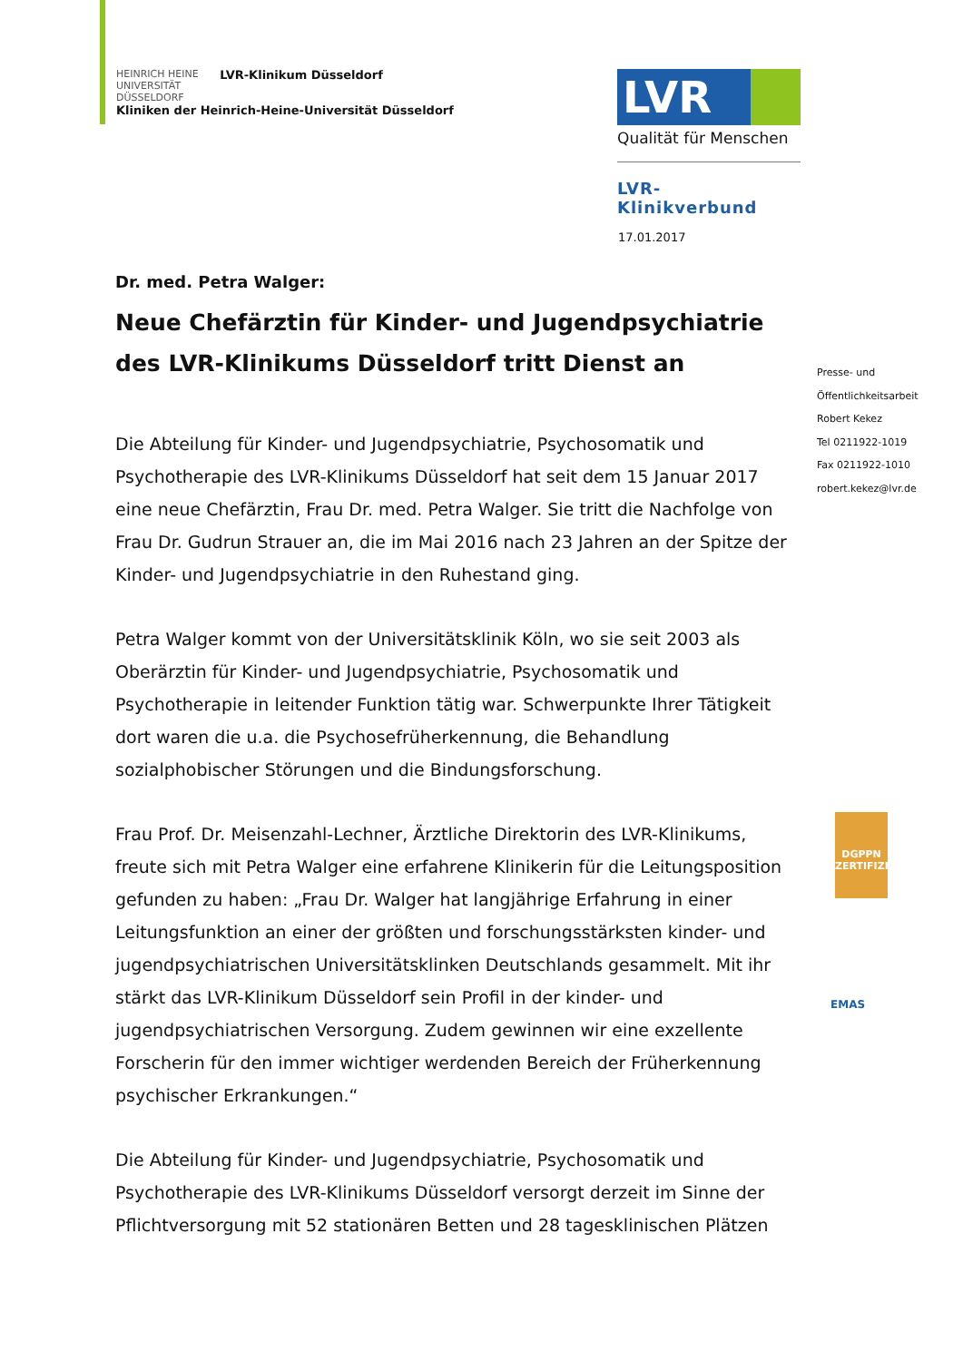HEINRICH HEINE
UNIVERSITÄT DÜSSELDORF
LVR-Klinikum Düsseldorf
Kliniken der Heinrich-Heine-Universität Düsseldorf
LVR
Qualität für Menschen
LVR-Klinikverbund
17.01.2017
Dr. med. Petra Walger:
Neue Chefärztin für Kinder- und Jugendpsychiatrie des LVR-Klinikums Düsseldorf tritt Dienst an
Die Abteilung für Kinder- und Jugendpsychiatrie, Psychosomatik und Psychotherapie des LVR-Klinikums Düsseldorf hat seit dem 15 Januar 2017 eine neue Chefärztin, Frau Dr. med. Petra Walger. Sie tritt die Nachfolge von Frau Dr. Gudrun Strauer an, die im Mai 2016 nach 23 Jahren an der Spitze der Kinder- und Jugendpsychiatrie in den Ruhestand ging.
Petra Walger kommt von der Universitätsklinik Köln, wo sie seit 2003 als Oberärztin für Kinder- und Jugendpsychiatrie, Psychosomatik und Psychotherapie in leitender Funktion tätig war. Schwerpunkte Ihrer Tätigkeit dort waren die u.a. die Psychosefrüherkennung, die Behandlung sozialphobischer Störungen und die Bindungsforschung.
Frau Prof. Dr. Meisenzahl-Lechner, Ärztliche Direktorin des LVR-Klinikums, freute sich mit Petra Walger eine erfahrene Klinikerin für die Leitungsposition gefunden zu haben: „Frau Dr. Walger hat langjährige Erfahrung in einer Leitungsfunktion an einer der größten und forschungsstärksten kinder- und jugendpsychiatrischen Universitätsklinken Deutschlands gesammelt. Mit ihr stärkt das LVR-Klinikum Düsseldorf sein Profil in der kinder- und jugendpsychiatrischen Versorgung. Zudem gewinnen wir eine exzellente Forscherin für den immer wichtiger werdenden Bereich der Früherkennung psychischer Erkrankungen.“
Die Abteilung für Kinder- und Jugendpsychiatrie, Psychosomatik und Psychotherapie des LVR-Klinikums Düsseldorf versorgt derzeit im Sinne der Pflichtversorgung mit 52 stationären Betten und 28 tagesklinischen Plätzen
Presse- und
Öffentlichkeitsarbeit
Robert Kekez
Tel 0211922-1019
Fax 0211922-1010
robert.kekez@lvr.de
DGPPN
ZERTIFIZIERT
EMAS